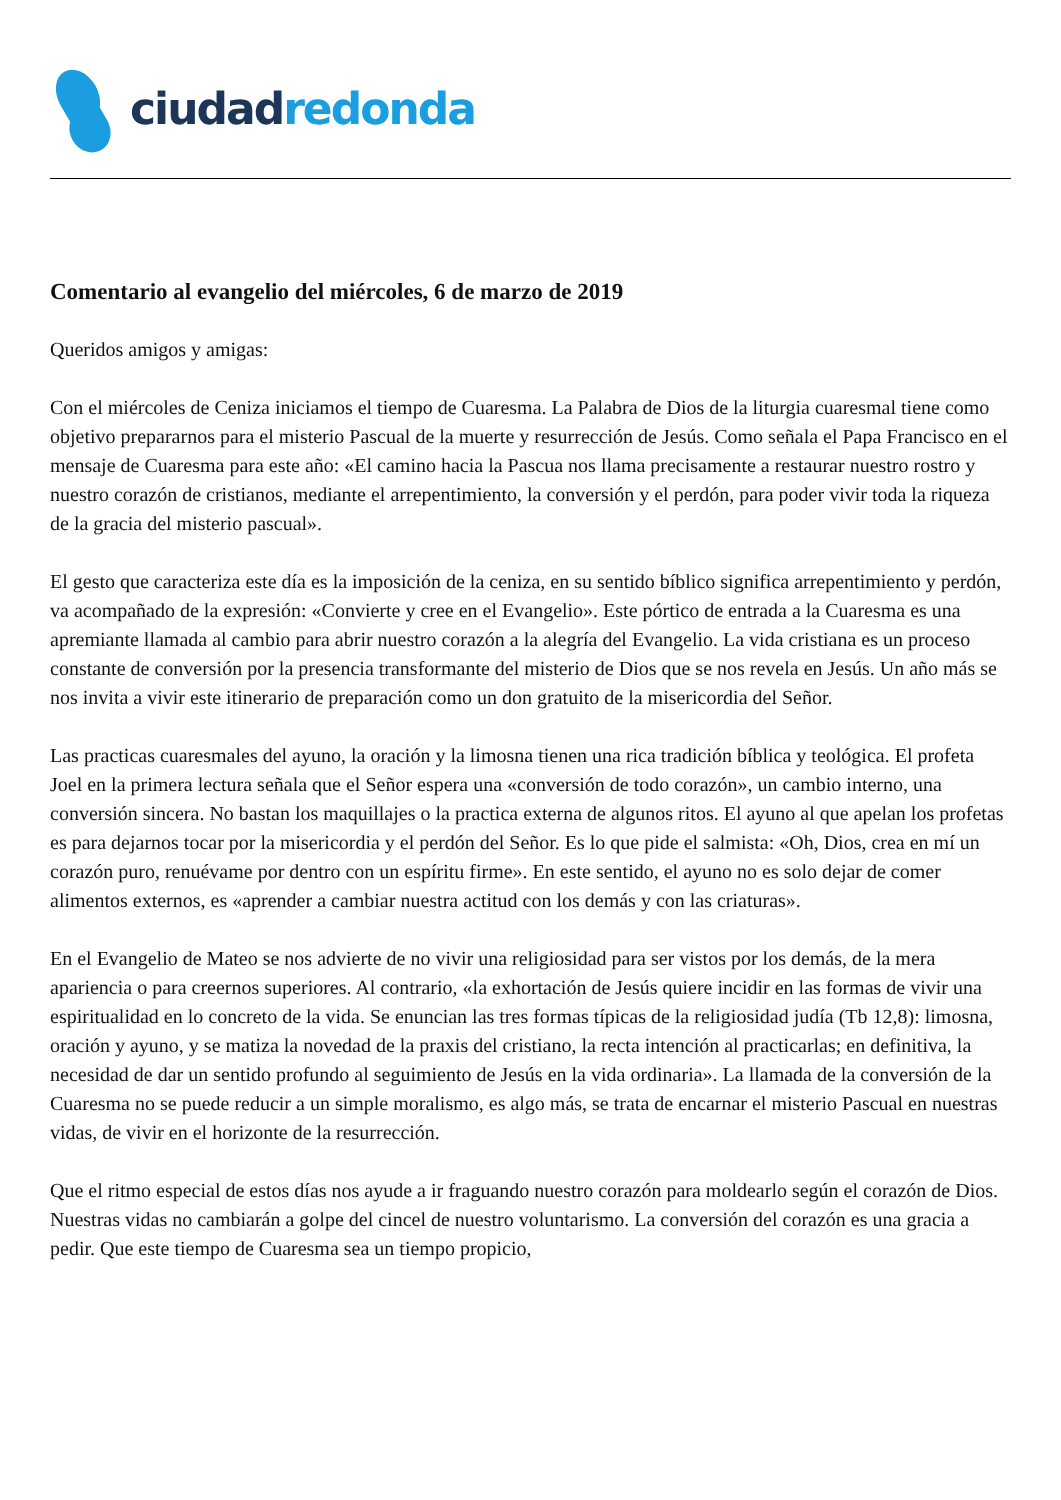ciudad redonda
Comentario al evangelio del miércoles, 6 de marzo de 2019
Queridos amigos y amigas:
Con el miércoles de Ceniza iniciamos el tiempo de Cuaresma. La Palabra de Dios de la liturgia cuaresmal tiene como objetivo prepararnos para el misterio Pascual de la muerte y resurrección de Jesús. Como señala el Papa Francisco en el mensaje de Cuaresma para este año: «El camino hacia la Pascua nos llama precisamente a restaurar nuestro rostro y nuestro corazón de cristianos, mediante el arrepentimiento, la conversión y el perdón, para poder vivir toda la riqueza de la gracia del misterio pascual».
El gesto que caracteriza este día es la imposición de la ceniza, en su sentido bíblico significa arrepentimiento y perdón, va acompañado de la expresión: «Convierte y cree en el Evangelio». Este pórtico de entrada a la Cuaresma es una apremiante llamada al cambio para abrir nuestro corazón a la alegría del Evangelio. La vida cristiana es un proceso constante de conversión por la presencia transformante del misterio de Dios que se nos revela en Jesús. Un año más se nos invita a vivir este itinerario de preparación como un don gratuito de la misericordia del Señor.
Las practicas cuaresmales del ayuno, la oración y la limosna tienen una rica tradición bíblica y teológica. El profeta Joel en la primera lectura señala que el Señor espera una «conversión de todo corazón», un cambio interno, una conversión sincera. No bastan los maquillajes o la practica externa de algunos ritos. El ayuno al que apelan los profetas es para dejarnos tocar por la misericordia y el perdón del Señor. Es lo que pide el salmista: «Oh, Dios, crea en mí un corazón puro, renuévame por dentro con un espíritu firme». En este sentido, el ayuno no es solo dejar de comer alimentos externos, es «aprender a cambiar nuestra actitud con los demás y con las criaturas».
En el Evangelio de Mateo se nos advierte de no vivir una religiosidad para ser vistos por los demás, de la mera apariencia o para creernos superiores. Al contrario, «la exhortación de Jesús quiere incidir en las formas de vivir una espiritualidad en lo concreto de la vida. Se enuncian las tres formas típicas de la religiosidad judía (Tb 12,8): limosna, oración y ayuno, y se matiza la novedad de la praxis del cristiano, la recta intención al practicarlas; en definitiva, la necesidad de dar un sentido profundo al seguimiento de Jesús en la vida ordinaria». La llamada de la conversión de la Cuaresma no se puede reducir a un simple moralismo, es algo más, se trata de encarnar el misterio Pascual en nuestras vidas, de vivir en el horizonte de la resurrección.
Que el ritmo especial de estos días nos ayude a ir fraguando nuestro corazón para moldearlo según el corazón de Dios. Nuestras vidas no cambiarán a golpe del cincel de nuestro voluntarismo. La conversión del corazón es una gracia a pedir. Que este tiempo de Cuaresma sea un tiempo propicio,